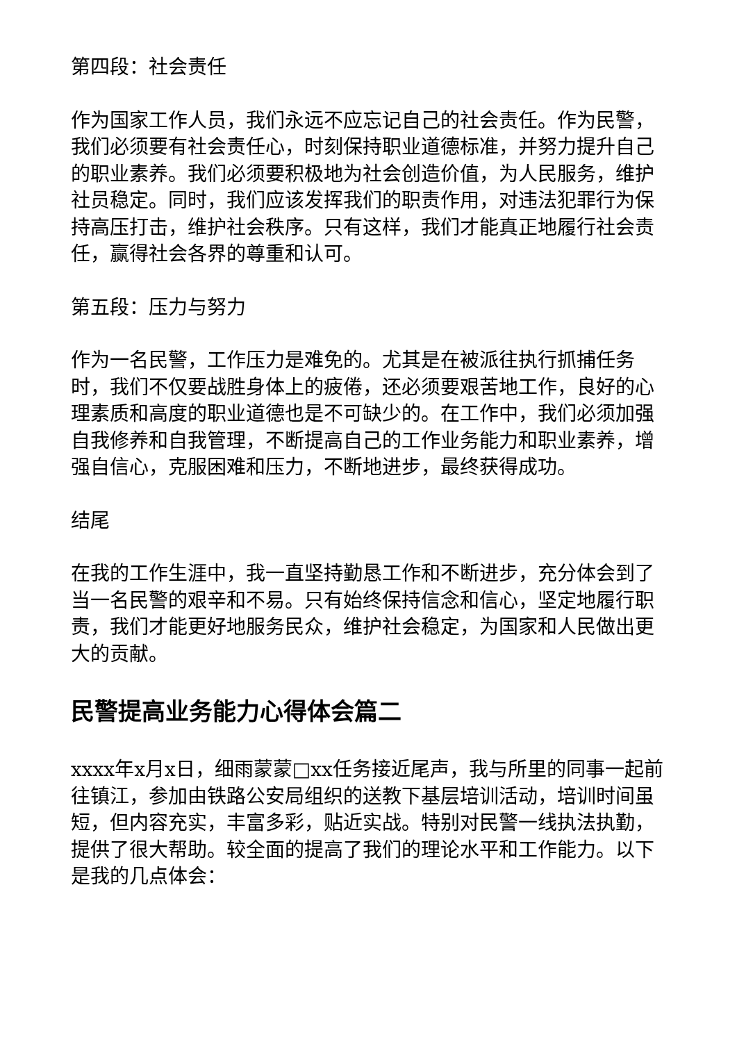第四段：社会责任
作为国家工作人员，我们永远不应忘记自己的社会责任。作为民警，我们必须要有社会责任心，时刻保持职业道德标准，并努力提升自己的职业素养。我们必须要积极地为社会创造价值，为人民服务，维护社员稳定。同时，我们应该发挥我们的职责作用，对违法犯罪行为保持高压打击，维护社会秩序。只有这样，我们才能真正地履行社会责任，赢得社会各界的尊重和认可。
第五段：压力与努力
作为一名民警，工作压力是难免的。尤其是在被派往执行抓捕任务时，我们不仅要战胜身体上的疲倦，还必须要艰苦地工作，良好的心理素质和高度的职业道德也是不可缺少的。在工作中，我们必须加强自我修养和自我管理，不断提高自己的工作业务能力和职业素养，增强自信心，克服困难和压力，不断地进步，最终获得成功。
结尾
在我的工作生涯中，我一直坚持勤恳工作和不断进步，充分体会到了当一名民警的艰辛和不易。只有始终保持信念和信心，坚定地履行职责，我们才能更好地服务民众，维护社会稳定，为国家和人民做出更大的贡献。
民警提高业务能力心得体会篇二
xxxx年x月x日，细雨蒙蒙□xx任务接近尾声，我与所里的同事一起前往镇江，参加由铁路公安局组织的送教下基层培训活动，培训时间虽短，但内容充实，丰富多彩，贴近实战。特别对民警一线执法执勤，提供了很大帮助。较全面的提高了我们的理论水平和工作能力。以下是我的几点体会：